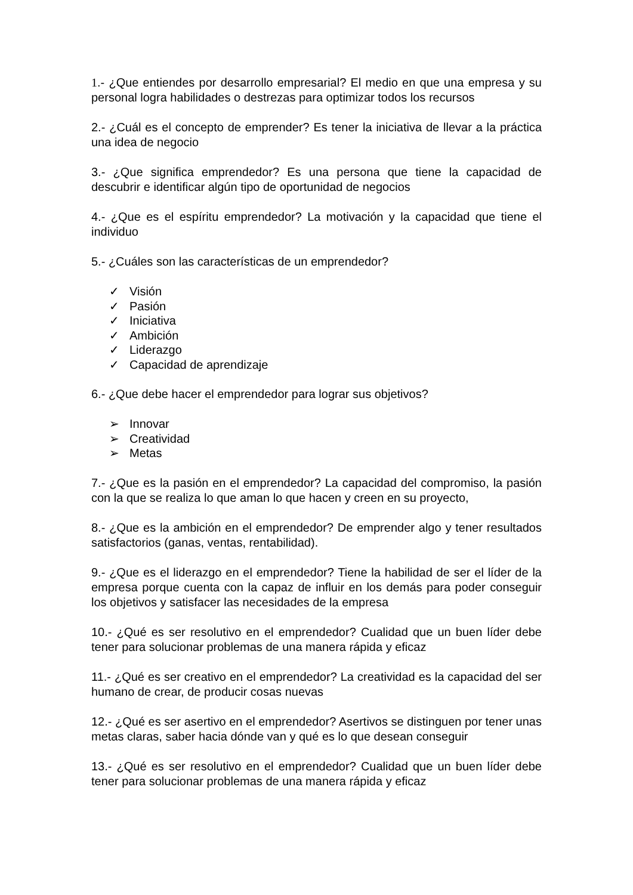1.- ¿Que entiendes por desarrollo empresarial? El medio en que una empresa y su personal logra habilidades o destrezas para optimizar todos los recursos
2.- ¿Cuál es el concepto de emprender? Es tener la iniciativa de llevar a la práctica una idea de negocio
3.- ¿Que significa emprendedor? Es una persona que tiene la capacidad de descubrir e identificar algún tipo de oportunidad de negocios
4.- ¿Que es el espíritu emprendedor? La motivación y la capacidad que tiene el individuo
5.- ¿Cuáles son las características de un emprendedor?
✓ Visión
✓ Pasión
✓ Iniciativa
✓ Ambición
✓ Liderazgo
✓ Capacidad de aprendizaje
6.- ¿Que debe hacer el emprendedor para lograr sus objetivos?
➢ Innovar
➢ Creatividad
➢ Metas
7.- ¿Que es la pasión en el emprendedor? La capacidad del compromiso, la pasión con la que se realiza lo que aman lo que hacen y creen en su proyecto,
8.- ¿Que es la ambición en el emprendedor? De emprender algo y tener resultados satisfactorios (ganas, ventas, rentabilidad).
9.- ¿Que es el liderazgo en el emprendedor? Tiene la habilidad de ser el líder de la empresa porque cuenta con la capaz de influir en los demás para poder conseguir los objetivos y satisfacer las necesidades de la empresa
10.- ¿Qué es ser resolutivo en el emprendedor? Cualidad que un buen líder debe tener para solucionar problemas de una manera rápida y eficaz
11.- ¿Qué es ser creativo en el emprendedor? La creatividad es la capacidad del ser humano de crear, de producir cosas nuevas
12.- ¿Qué es ser asertivo en el emprendedor? Asertivos se distinguen por tener unas metas claras, saber hacia dónde van y qué es lo que desean conseguir
13.- ¿Qué es ser resolutivo en el emprendedor? Cualidad que un buen líder debe tener para solucionar problemas de una manera rápida y eficaz